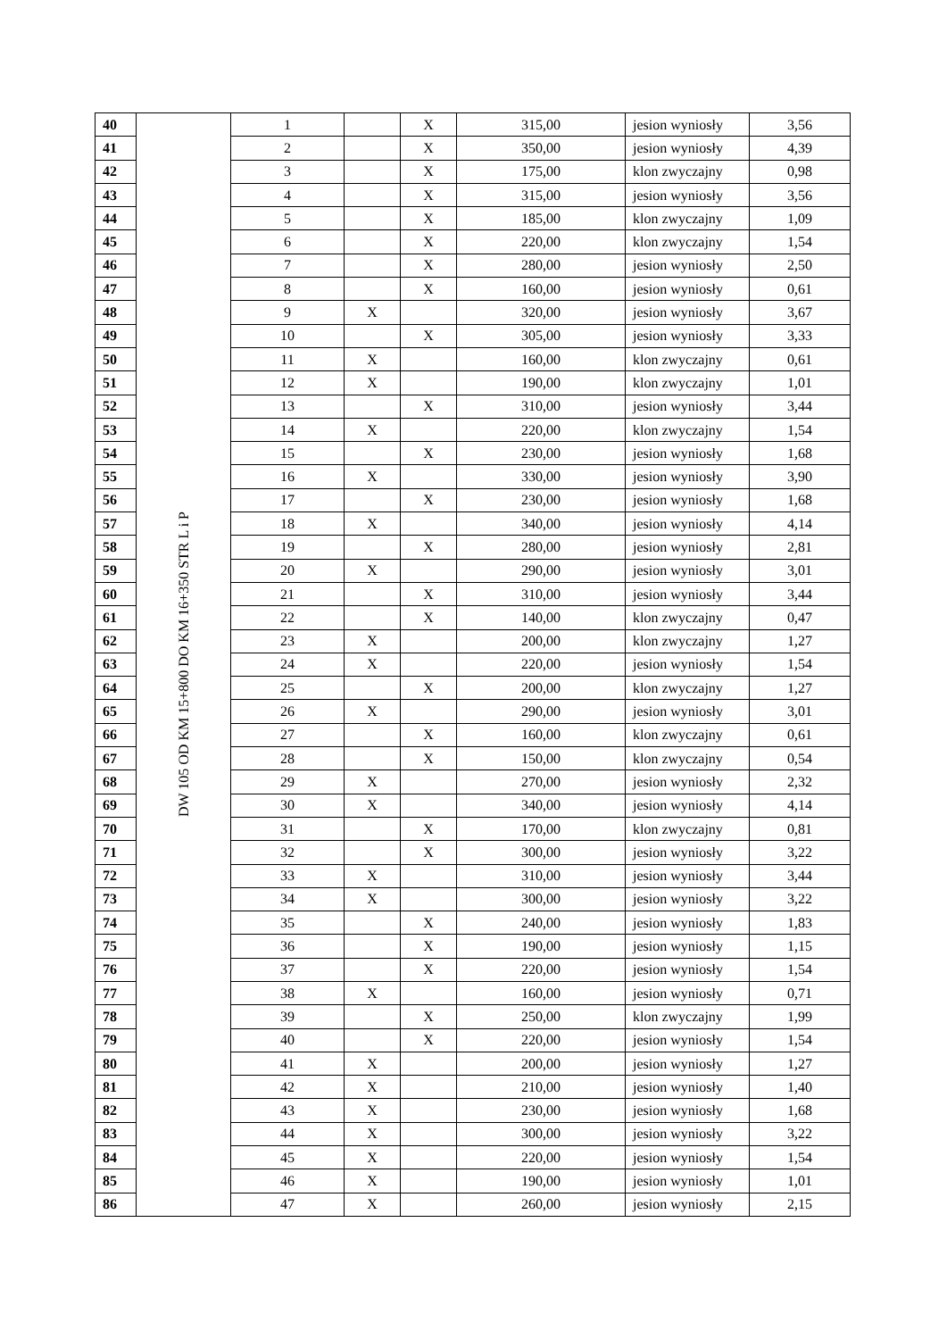| 40 | DW 105 OD KM 15+800 DO KM 16+350 STR L i P | 1 | | X | 315,00 | jesion wyniosły | 3,56 |
| 41 | | 2 | | X | 350,00 | jesion wyniosły | 4,39 |
| 42 | | 3 | | X | 175,00 | klon zwyczajny | 0,98 |
| 43 | | 4 | | X | 315,00 | jesion wyniosły | 3,56 |
| 44 | | 5 | | X | 185,00 | klon zwyczajny | 1,09 |
| 45 | | 6 | | X | 220,00 | klon zwyczajny | 1,54 |
| 46 | | 7 | | X | 280,00 | jesion wyniosły | 2,50 |
| 47 | | 8 | | X | 160,00 | jesion wyniosły | 0,61 |
| 48 | | 9 | X | | 320,00 | jesion wyniosły | 3,67 |
| 49 | | 10 | | X | 305,00 | jesion wyniosły | 3,33 |
| 50 | | 11 | X | | 160,00 | klon zwyczajny | 0,61 |
| 51 | | 12 | X | | 190,00 | klon zwyczajny | 1,01 |
| 52 | | 13 | | X | 310,00 | jesion wyniosły | 3,44 |
| 53 | | 14 | X | | 220,00 | klon zwyczajny | 1,54 |
| 54 | | 15 | | X | 230,00 | jesion wyniosły | 1,68 |
| 55 | | 16 | X | | 330,00 | jesion wyniosły | 3,90 |
| 56 | | 17 | | X | 230,00 | jesion wyniosły | 1,68 |
| 57 | | 18 | X | | 340,00 | jesion wyniosły | 4,14 |
| 58 | | 19 | | X | 280,00 | jesion wyniosły | 2,81 |
| 59 | | 20 | X | | 290,00 | jesion wyniosły | 3,01 |
| 60 | | 21 | | X | 310,00 | jesion wyniosły | 3,44 |
| 61 | | 22 | | X | 140,00 | klon zwyczajny | 0,47 |
| 62 | | 23 | X | | 200,00 | klon zwyczajny | 1,27 |
| 63 | | 24 | X | | 220,00 | jesion wyniosły | 1,54 |
| 64 | | 25 | | X | 200,00 | klon zwyczajny | 1,27 |
| 65 | | 26 | X | | 290,00 | jesion wyniosły | 3,01 |
| 66 | | 27 | | X | 160,00 | klon zwyczajny | 0,61 |
| 67 | | 28 | | X | 150,00 | klon zwyczajny | 0,54 |
| 68 | | 29 | X | | 270,00 | jesion wyniosły | 2,32 |
| 69 | | 30 | X | | 340,00 | jesion wyniosły | 4,14 |
| 70 | | 31 | | X | 170,00 | klon zwyczajny | 0,81 |
| 71 | | 32 | | X | 300,00 | jesion wyniosły | 3,22 |
| 72 | | 33 | X | | 310,00 | jesion wyniosły | 3,44 |
| 73 | | 34 | X | | 300,00 | jesion wyniosły | 3,22 |
| 74 | | 35 | | X | 240,00 | jesion wyniosły | 1,83 |
| 75 | | 36 | | X | 190,00 | jesion wyniosły | 1,15 |
| 76 | | 37 | | X | 220,00 | jesion wyniosły | 1,54 |
| 77 | | 38 | X | | 160,00 | jesion wyniosły | 0,71 |
| 78 | | 39 | | X | 250,00 | klon zwyczajny | 1,99 |
| 79 | | 40 | | X | 220,00 | jesion wyniosły | 1,54 |
| 80 | | 41 | X | | 200,00 | jesion wyniosły | 1,27 |
| 81 | | 42 | X | | 210,00 | jesion wyniosły | 1,40 |
| 82 | | 43 | X | | 230,00 | jesion wyniosły | 1,68 |
| 83 | | 44 | X | | 300,00 | jesion wyniosły | 3,22 |
| 84 | | 45 | X | | 220,00 | jesion wyniosły | 1,54 |
| 85 | | 46 | X | | 190,00 | jesion wyniosły | 1,01 |
| 86 | | 47 | X | | 260,00 | jesion wyniosły | 2,15 |